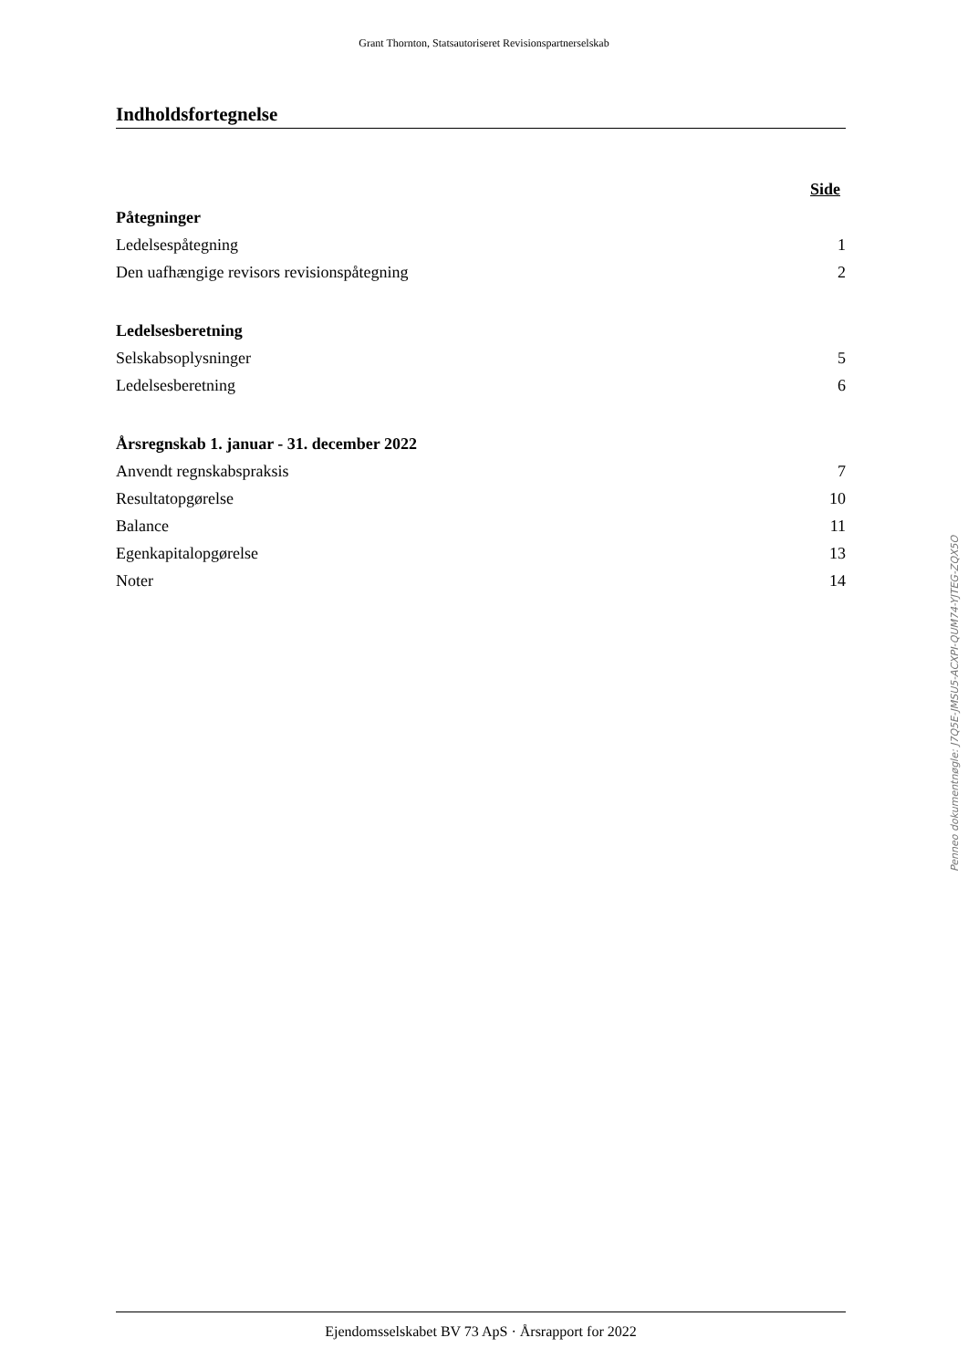Grant Thornton, Statsautoriseret Revisionspartnerselskab
Indholdsfortegnelse
Side
Påtegninger
Ledelsespåtegning 1
Den uafhængige revisors revisionspåtegning 2
Ledelsesberetning
Selskabsoplysninger 5
Ledelsesberetning 6
Årsregnskab 1. januar - 31. december 2022
Anvendt regnskabspraksis 7
Resultatopgørelse 10
Balance 11
Egenkapitalopgørelse 13
Noter 14
Penneo dokumentnøgle: J7Q5E-JMSU5-ACXPI-QUM74-YJTEG-ZQX5O
Ejendomsselskabet BV 73 ApS · Årsrapport for 2022